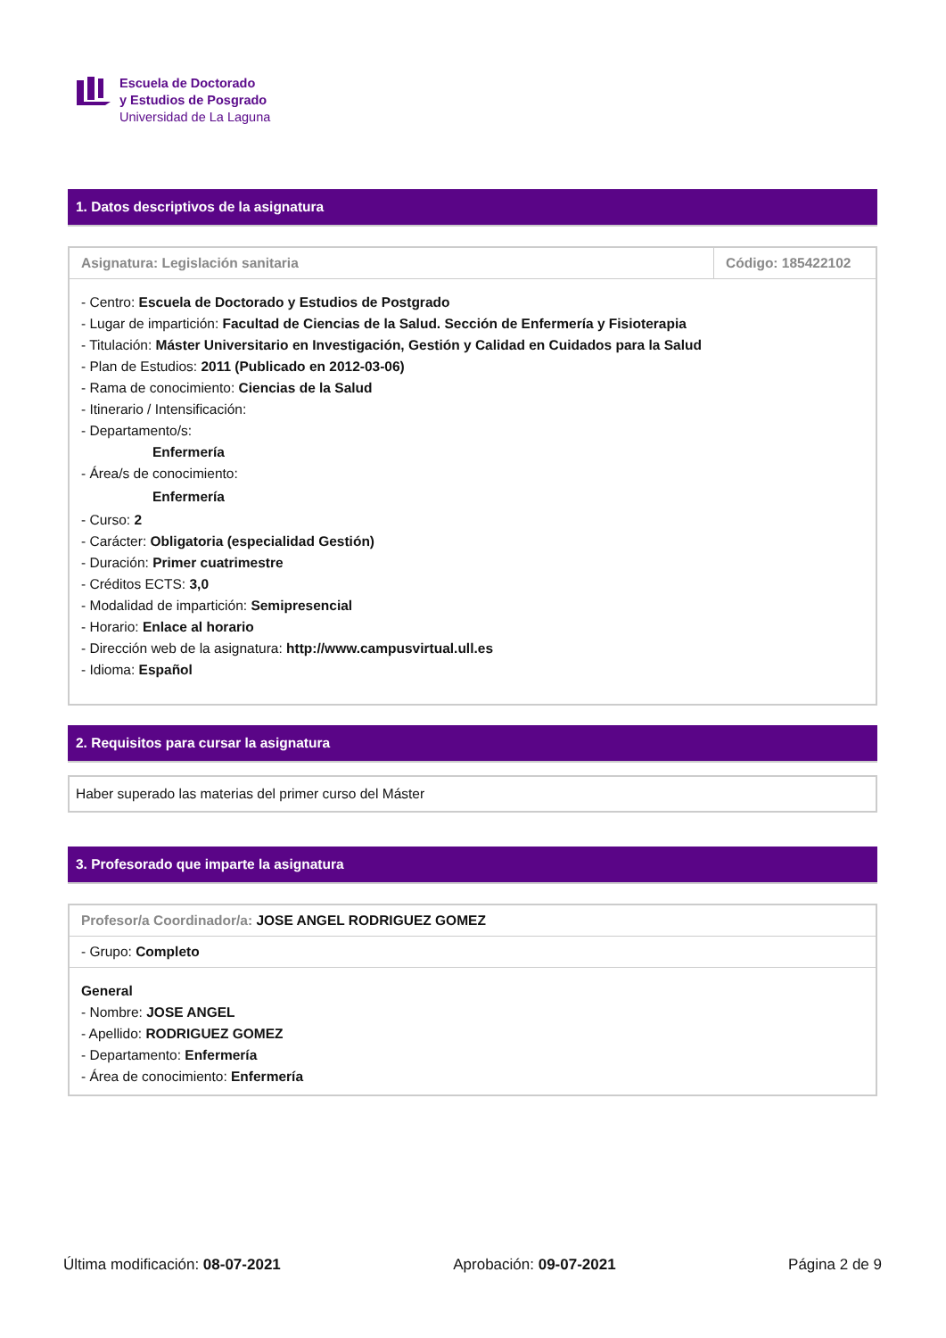Escuela de Doctorado
y Estudios de Posgrado
Universidad de La Laguna
1. Datos descriptivos de la asignatura
| Asignatura: Legislación sanitaria | Código: 185422102 |
| - Centro: Escuela de Doctorado y Estudios de Postgrado - Lugar de impartición: Facultad de Ciencias de la Salud. Sección de Enfermería y Fisioterapia - Titulación: Máster Universitario en Investigación, Gestión y Calidad en Cuidados para la Salud - Plan de Estudios: 2011 (Publicado en 2012-03-06) - Rama de conocimiento: Ciencias de la Salud - Itinerario / Intensificación: - Departamento/s: Enfermería - Área/s de conocimiento: Enfermería - Curso: 2 - Carácter: Obligatoria (especialidad Gestión) - Duración: Primer cuatrimestre - Créditos ECTS: 3,0 - Modalidad de impartición: Semipresencial - Horario: Enlace al horario - Dirección web de la asignatura: http://www.campusvirtual.ull.es - Idioma: Español | |
2. Requisitos para cursar la asignatura
| Haber superado las materias del primer curso del Máster |
3. Profesorado que imparte la asignatura
| Profesor/a Coordinador/a: JOSE ANGEL RODRIGUEZ GOMEZ |
| - Grupo: Completo |
| General - Nombre: JOSE ANGEL - Apellido: RODRIGUEZ GOMEZ - Departamento: Enfermería - Área de conocimiento: Enfermería |
Última modificación: 08-07-2021 Aprobación: 09-07-2021 Página 2 de 9